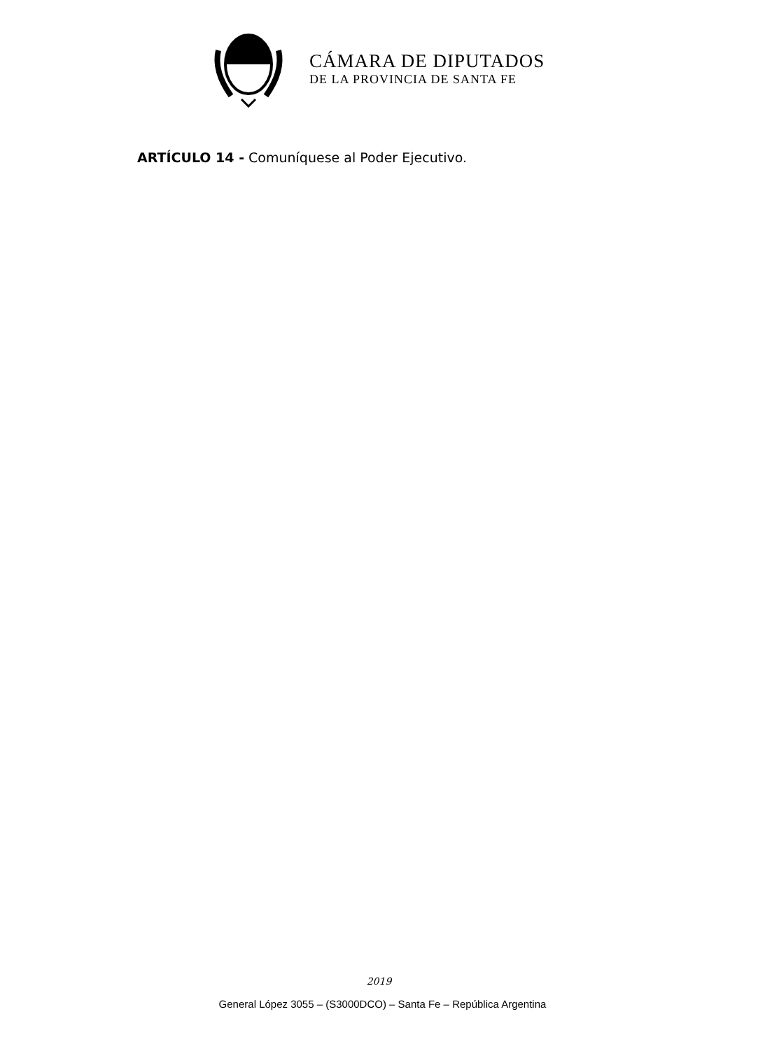CÁMARA DE DIPUTADOS
DE LA PROVINCIA DE SANTA FE
ARTÍCULO 14 - Comuníquese al Poder Ejecutivo.
2019
General López 3055 – (S3000DCO) – Santa Fe – República Argentina